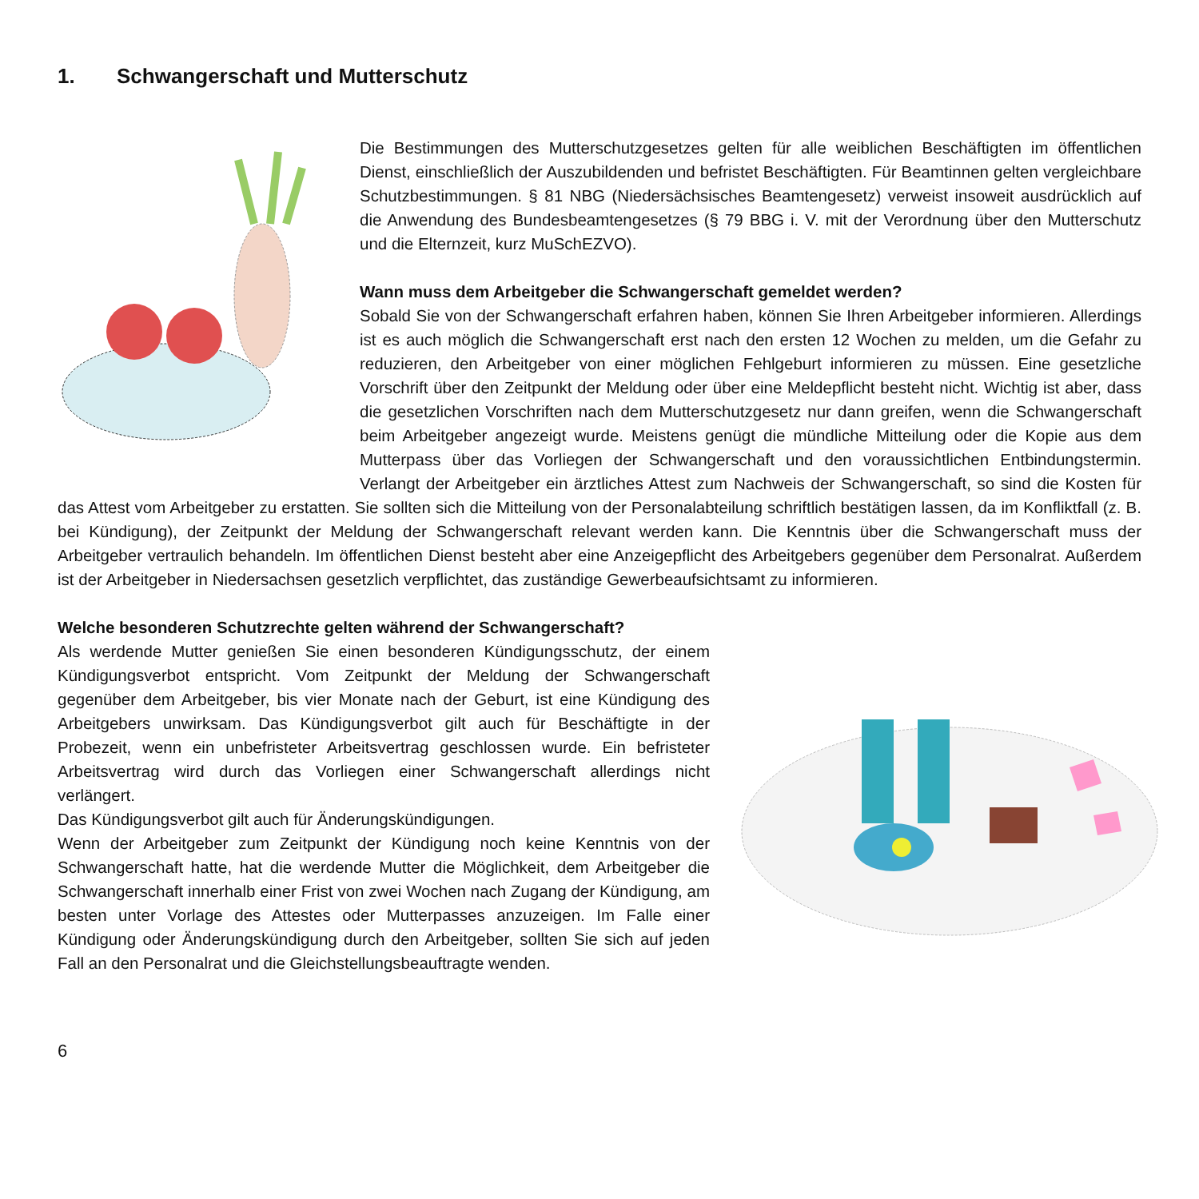1. Schwangerschaft und Mutterschutz
Die Bestimmungen des Mutterschutzgesetzes gelten für alle weiblichen Beschäftigten im öffentlichen Dienst, einschließlich der Auszubildenden und befristet Beschäftigten. Für Beamtinnen gelten vergleichbare Schutzbestimmungen. § 81 NBG (Niedersächsisches Beamtengesetz) verweist insoweit ausdrücklich auf die Anwendung des Bundesbeamtengesetzes (§ 79 BBG i. V. mit der Verordnung über den Mutterschutz und die Elternzeit, kurz MuSchEZVO).
Wann muss dem Arbeitgeber die Schwangerschaft gemeldet werden?
Sobald Sie von der Schwangerschaft erfahren haben, können Sie Ihren Arbeitgeber informieren. Allerdings ist es auch möglich die Schwangerschaft erst nach den ersten 12 Wochen zu melden, um die Gefahr zu reduzieren, den Arbeitgeber von einer möglichen Fehlgeburt informieren zu müssen. Eine gesetzliche Vorschrift über den Zeitpunkt der Meldung oder über eine Meldepflicht besteht nicht. Wichtig ist aber, dass die gesetzlichen Vorschriften nach dem Mutterschutzgesetz nur dann greifen, wenn die Schwangerschaft beim Arbeitgeber angezeigt wurde. Meistens genügt die mündliche Mitteilung oder die Kopie aus dem Mutterpass über das Vorliegen der Schwangerschaft und den voraussichtlichen Entbindungstermin. Verlangt der Arbeitgeber ein ärztliches Attest zum Nachweis der Schwangerschaft, so sind die Kosten für das Attest vom Arbeitgeber zu erstatten. Sie sollten sich die Mitteilung von der Personalabteilung schriftlich bestätigen lassen, da im Konfliktfall (z. B. bei Kündigung), der Zeitpunkt der Meldung der Schwangerschaft relevant werden kann. Die Kenntnis über die Schwangerschaft muss der Arbeitgeber vertraulich behandeln. Im öffentlichen Dienst besteht aber eine Anzeigepflicht des Arbeitgebers gegenüber dem Personalrat. Außerdem ist der Arbeitgeber in Niedersachsen gesetzlich verpflichtet, das zuständige Gewerbeaufsichtsamt zu informieren.
Welche besonderen Schutzrechte gelten während der Schwangerschaft?
Als werdende Mutter genießen Sie einen besonderen Kündigungsschutz, der einem Kündigungsverbot entspricht. Vom Zeitpunkt der Meldung der Schwangerschaft gegenüber dem Arbeitgeber, bis vier Monate nach der Geburt, ist eine Kündigung des Arbeitgebers unwirksam. Das Kündigungsverbot gilt auch für Beschäftigte in der Probezeit, wenn ein unbefristeter Arbeitsvertrag geschlossen wurde. Ein befristeter Arbeitsvertrag wird durch das Vorliegen einer Schwangerschaft allerdings nicht verlängert.
Das Kündigungsverbot gilt auch für Änderungskündigungen.
Wenn der Arbeitgeber zum Zeitpunkt der Kündigung noch keine Kenntnis von der Schwangerschaft hatte, hat die werdende Mutter die Möglichkeit, dem Arbeitgeber die Schwangerschaft innerhalb einer Frist von zwei Wochen nach Zugang der Kündigung, am besten unter Vorlage des Attestes oder Mutterpasses anzuzeigen. Im Falle einer Kündigung oder Änderungskündigung durch den Arbeitgeber, sollten Sie sich auf jeden Fall an den Personalrat und die Gleichstellungsbeauftragte wenden.
6